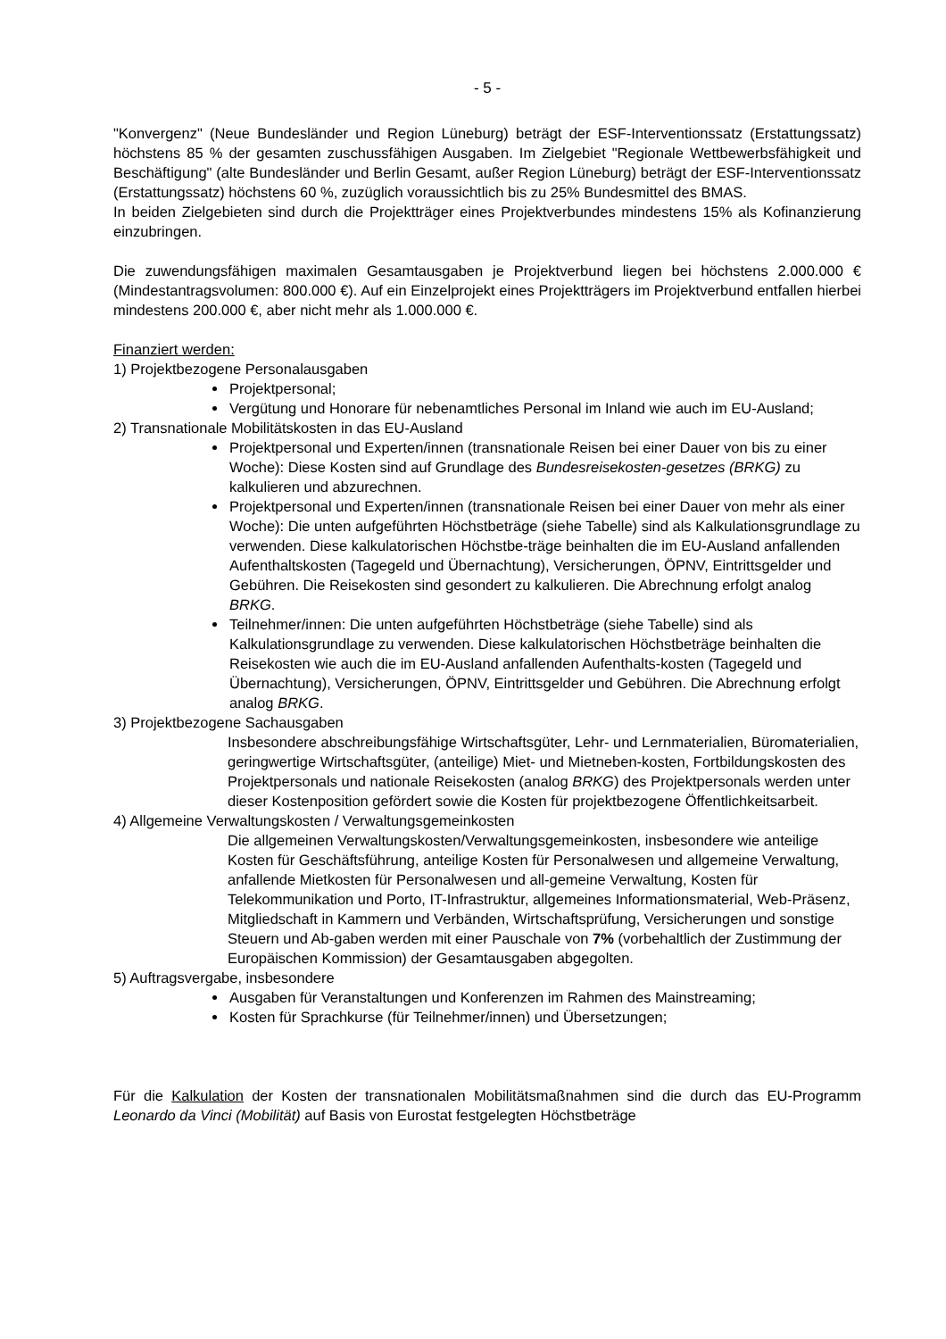- 5 -
"Konvergenz" (Neue Bundesländer und Region Lüneburg) beträgt der ESF-Interventionssatz (Erstattungssatz) höchstens 85 % der gesamten zuschussfähigen Ausgaben. Im Zielgebiet "Regionale Wettbewerbsfähigkeit und Beschäftigung" (alte Bundesländer und Berlin Gesamt, außer Region Lüneburg) beträgt der ESF-Interventionssatz (Erstattungssatz) höchstens 60 %, zuzüglich voraussichtlich bis zu 25% Bundesmittel des BMAS.
In beiden Zielgebieten sind durch die Projektträger eines Projektverbundes mindestens 15% als Kofinanzierung einzubringen.
Die zuwendungsfähigen maximalen Gesamtausgaben je Projektverbund liegen bei höchstens 2.000.000 € (Mindestantragsvolumen: 800.000 €). Auf ein Einzelprojekt eines Projektträgers im Projektverbund entfallen hierbei mindestens 200.000 €, aber nicht mehr als 1.000.000 €.
Finanziert werden:
1) Projektbezogene Personalausgaben
Projektpersonal;
Vergütung und Honorare für nebenamtliches Personal im Inland wie auch im EU-Ausland;
2) Transnationale Mobilitätskosten in das EU-Ausland
Projektpersonal und Experten/innen (transnationale Reisen bei einer Dauer von bis zu einer Woche): Diese Kosten sind auf Grundlage des Bundesreisekosten-gesetzes (BRKG) zu kalkulieren und abzurechnen.
Projektpersonal und Experten/innen (transnationale Reisen bei einer Dauer von mehr als einer Woche): Die unten aufgeführten Höchstbeträge (siehe Tabelle) sind als Kalkulationsgrundlage zu verwenden. Diese kalkulatorischen Höchstbe-träge beinhalten die im EU-Ausland anfallenden Aufenthaltskosten (Tagegeld und Übernachtung), Versicherungen, ÖPNV, Eintrittsgelder und Gebühren. Die Reisekosten sind gesondert zu kalkulieren. Die Abrechnung erfolgt analog BRKG.
Teilnehmer/innen: Die unten aufgeführten Höchstbeträge (siehe Tabelle) sind als Kalkulationsgrundlage zu verwenden. Diese kalkulatorischen Höchstbeträge beinhalten die Reisekosten wie auch die im EU-Ausland anfallenden Aufenthalts-kosten (Tagegeld und Übernachtung), Versicherungen, ÖPNV, Eintrittsgelder und Gebühren. Die Abrechnung erfolgt analog BRKG.
3) Projektbezogene Sachausgaben
Insbesondere abschreibungsfähige Wirtschaftsgüter, Lehr- und Lernmaterialien, Büromaterialien, geringwertige Wirtschaftsgüter, (anteilige) Miet- und Mietneben-kosten, Fortbildungskosten des Projektpersonals und nationale Reisekosten (analog BRKG) des Projektpersonals werden unter dieser Kostenposition gefördert sowie die Kosten für projektbezogene Öffentlichkeitsarbeit.
4) Allgemeine Verwaltungskosten / Verwaltungsgemeinkosten
Die allgemeinen Verwaltungskosten/Verwaltungsgemeinkosten, insbesondere wie anteilige Kosten für Geschäftsführung, anteilige Kosten für Personalwesen und allgemeine Verwaltung, anfallende Mietkosten für Personalwesen und all-gemeine Verwaltung, Kosten für Telekommunikation und Porto, IT-Infrastruktur, allgemeines Informationsmaterial, Web-Präsenz, Mitgliedschaft in Kammern und Verbänden, Wirtschaftsprüfung, Versicherungen und sonstige Steuern und Ab-gaben werden mit einer Pauschale von 7% (vorbehaltlich der Zustimmung der Europäischen Kommission) der Gesamtausgaben abgegolten.
5) Auftragsvergabe, insbesondere
Ausgaben für Veranstaltungen und Konferenzen im Rahmen des Mainstreaming;
Kosten für Sprachkurse (für Teilnehmer/innen) und Übersetzungen;
Für die Kalkulation der Kosten der transnationalen Mobilitätsmaßnahmen sind die durch das EU-Programm Leonardo da Vinci (Mobilität) auf Basis von Eurostat festgelegten Höchstbeträge